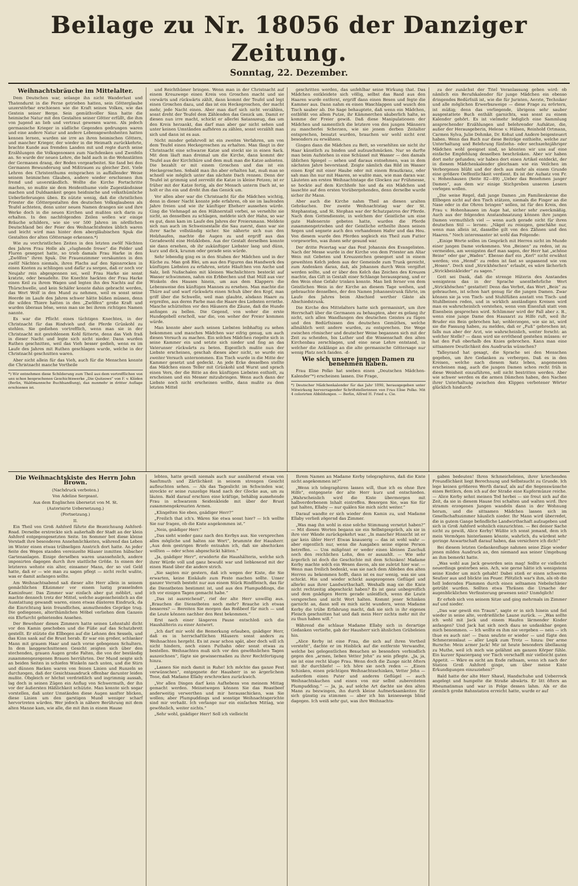Beilage zu Nr. 18056 der Danziger Zeitung.
Sonntag, 22. Dezember.
Weihnachtsbräuche im Mittelalter.
Dem Deutschen war, solange ihn nicht Wanderlust und Thatendurst in die Ferne getrieben hatten, sein Götterglaube unzerstörbar erschienen wie die Kraft seines Volkes, wie das Gestein seiner Berge. Sein gemüthvoller Sinn hatte die heimische Natur mit den Gestalten seiner Götter erfüllt, die ihm von Jugend an lieb und vertraut gewesen waren. Als jedoch germanische Krieger in südliche Gegenden gedrungen waren und eine andere Natur und andere Lebensgewohnheiten hatten kennen lernen, wurden sie irre an ihren heimischen Göttern, und mancher Krieger, der wieder in die Heimath zurückkehrte, brachte Kunde aus fremden Landen mit und regte durch seine Erzählungen die Volksgenossen zum Nachdenken und Zweifeln an. So wurde der neuen Lehre, die bald auch in die Wohnstätten der Germanen drang, der Boden vorgearbeitet. Sie fand bei den Germanen Bewunderung und Mißtrauen zu gleicher Zeit. Viele Lehren des Christenthums entsprachen in auffallender Weise seinem heimischen Glauben, andere wieder erschienen ihm fremd und unverständlich. Wollte die Kirche Fortschritte machen, so mußte sie dem Heidenthume viele Zugeständnisse machen und Duldsamkeit gegen heidnische und volksthümliche Ueberlieferungen üben. Es nützte wenig, daß die christlichen Priester die Göttergestalten des deutschen Volksglaubens als Teufel achteten, denn unter neuen Namen drangen sie und ihre Werke doch in die neuen Kirchen und mußten sich darin zu erhalten. In den nachfolgenden Zeilen wollen wir einige Bräuche schildern, wie sie vor 500 Jahren im nördlichen Deutschland bei der Feier des Weihnachtsfestes üblich waren und leicht wird man hinter dem abergläubischen Spuk die Gestalten der alten Göttersage erkennen.*)
Wie zu vorchristlichen Zeiten in den letzten zwölf Nächten des Jahres Frau Holle als „vlughende frowe“ die Felder und Fluren gesegnet hatte, so trieb damals Frau Harke in den „Zwölfen“ ihren Spuk. Die Frauenzimmer versäumten in den zwölf Nächten niemals, ihren Flachs auf den Spinnrocken in einen Knoten zu schlingen und dafür zu sorgen, daß er noch vor Neujahr rein abgesponnen sei, weil Frau Harke sie sonst kratzte, oder besudelte. Die Knechte hackten der Frau Harke einen Keil zu ihrem Wagen und legten ihn des Nachts auf die Thürschwelle, und kein Schäfer konnte dahin gebracht werden, das Wort Wolf in den Mund zu nehmen, weil es sonst seine Heerde im Laufe des Jahres schwer hätte büßen müssen, denn die wilden Thiere hatten in den „Zwölfen“ große Kraft und wurden überaus böse, wenn man sie bei ihrem richtigen Namen nannte.
Es war die Pflicht eines tüchtigen Knechtes, in der Christnacht für das Rindvieh und die Pferde Grünkohl zu stehlen. Sie gediehen vortrefflich, wenn man sie in der Christnacht mit gestohlenem Kohl fütterte, denn das Vieh fraß in dieser Nacht und legte sich nicht nieder. Dann wurden Ruthen geschnitten, weil das Vieh besser gedieh, wenn es im Laufe des Jahres mit Ruthen geschlagen wurde, welche in der Christnacht geschnitten waren.
Aber nicht allein für das Vieh, auch für die Menschen konnte die Christnacht manche Vortheile
*) Wir entnehmen diese Schilderung zum Theil aus dem vortrefflichen von uns schon besprochenen Geschichtswerke „Die Quitzows“ von F. v. Klöden (Berlin, Waldmannsche Buchhandlung), das nunmehr in dritter Auflage erschienen ist.
und Reichthümer bringen. Wenn man in der Christnacht auf einem Kreuzwege einen Kreis von Groschen macht und sie vorwärts und rückwärts zählt, dann kommt der Teufel und legt einen Groschen dazu, und das ist ein Heckegroschen, der macht mehr, jede Nacht einen. Aber man darf sich nicht verzählen, sonst dreht der Teufel dem Zählenden das Genick um. Damit er diesen nun irre macht, schickt er allerlei Satanszeug, das um den Kreis herzankt, das darf man aber gar nicht sehen und unter keinen Umständen aufhören zu zählen, sonst verzählt man sich und dann ist es aus.
Nicht minder gefahrvoll ist ein zweites Verfahren, um von dem Teufel einen Heckegroschen zu erhalten. Man fängt in der Christnacht eine schwarze Katze und steckt sie in einen Sack. Mit dem läuft man dreimal um die Kirche, dann kommt der Teufel aus der Kirchthüre und dem muß man die Katze anbieten. Die bezahlt er mit einem Groschen und das ist ein Heckegroschen. Sobald man ihn aber erhalten hat, muß man so schnell wie möglich unter das nächste Dach rennen. Denn der Teufel ist grimmig und zerreißt die Katze in kleine Fetzen; ist er früher mit der Katze fertig, als der Mensch unterm Dach ist, so holt er ihn ein und dreht ihm das Genick um.
Vor allen aber war die Christnacht für die Mädchen wichtig, denn in dieser Nacht konnte jede erfahren, ob sie im laufenden Jahre freien und wie ihr künftiger Eheherr aussehen würde. Ging die Viehmagd an den Hühnerstall vorbei, so versehlte sie nicht, an denselben zu schlagen, meldete sich der Hahn, so war es gut, dann kam im Laufe des Jahres der Freiersmann. Meldete sich nun auch im Schweinestalle die Sau zuerst, dann war sie ihrer Sache vollständig sicher. Sie näherte sich nun den Holzhaufen, machte die Augen zu und ergriff aus das Geradewohl eine Holzkloben. Aus der Gestalt derselben konnte sie dann ersehen, ob ihr zukünftiger Liebster lang und dünn, kurz und dick, krumm oder gerade sein würde.
Sehr lebendig ging es in den Stuben der Mädchen und in der Küche zu. Man goß Blei, um aus den Figuren das Handwerk des künftigen Liebsten zu erfahren, setzte Häufchen von Asche und Salz, ließ Nußschalen mit kleinen Wachslichtern besteckt auf Wasser schwimmen, nahm ein Erbbechen und that Müll aus vier Winkeln des Hauses hinein, um aus dem Klappern die Lebensweise des künftigen Mannes zu ersehen. Man machte die Thüre auf und warf rückwärts einen Schuh über den Kopf, man griff über die Schwelle, weil man glaubte, alsdann Haare zu ergreifen, aus deren Farbe man die Haare des Liebsten erriethe. Manche schüttelten vor den Häusern die Zäune, daß die Hunde anfingen zu bellen. Die Gegend, von woher die erste Hundegebell erscholl, war die, von woher der Freier kommen würde.
Man konnte aber auch seinen Liebsten leibhaftig zu sehen bekommen und manches Mädchen war eifrig genug, um auch diesen Versuch zu machen. Ein solches Mädchen riegelte sich in seine Kammer ein und setzte sich nieder und fing an das Vaterunser rückwärts zu beten. Eigentlich mußte nun der Liebste erscheinen, geschah dieses aber nicht, so wurde ein zweiter Versuch unternommen. Ein Tisch wurde in die Mitte der Kammer gesetzt und gedeckt. An jede Ecke desselben stellte das Mädchen einen Teller mit Grünkohl und Wurst und sprach einen Vers, der die Bitte an den künftigen Liebsten enthielt, zu erscheinen und ein Messer mitzubringen. Wenn auch dann der Liebste noch nicht erscheinen wollte, dann mußte zu dem letzten Mittel
geschritten werden, das unfehlbar seine Wirkung that. Das Mädchen entkleidete sich völlig, selbst das Band aus den Haaren wurde entfernt, ergriff dann einen Besen und fegte die Kammer aus. Dann nahm es einen Waschlappen und wusch den Tisch sauber ab. Die Sage behauptete, daß wenn ein Mädchen, entblößt von allem Putze, ihr Kämmerchen säuberlich halte, so komme der Freier gewiß. Daß diese Manipulationen der Mädchen und namentlich die letztere von den jungen Männern zu mancherlei Scherzen, wie sie jenem derben Zeitalter entsprechen, benutzt wurden, brauchen wir wohl nicht erst besonders zu erwähnen.
Gingen dann die Mädchen zu Bett, so versehlten sie nicht ihr Haar künstlich zu binden und aufzuschmücken. Nur so durfte man beim Aufstehen in eine Schüssel mit Wasser — den damals üblichen Spiegel — sehen und daraus entnehmen, was in dem nächsten Jahre bevorstand. Zeigte nämlich das Bild im Wasser einen Kopf mit einer Haube oder mit einem Brautkranz, oder sah man ihn nur mit Haaren, so wußte man, wie man daran war. Läuteten am ersten Weihnachtstage die Glocken zur Frühmesse, so hockte auf dem Kirchhofe hie und da ein Mädchen und lauschte auf den ersten Vorübergehenden, denn derselbe wurde sicher ihr Mann.
Aber auch die Kirche nahm Theil an diesen uralten Gebräuchen. Der zweite Weihnachtstag war der St. Stephanstag, und St. Stephan war der Schutzpatron der Pferde. Nach dem Gottesdienste, in welchem der Geistliche um eine gute Hafenernte gebeten hatte, wurden die Pferde zusammengetrieben und der Geistliche ertheilte ihnen seinen Segen und segnete auch den vorhandenen Hafer und das Heu. Von diesem wurde den Pferden sogleich ein Theil zum Futter vorgeworfen, was ihnen sehr gesund war.
Der dritte Feiertag war das Fest Johannis des Evangelisten. Nach der Messe wurde in der Kirche von dem Priester am Altar Wein mit Gebeten und Kreuzzeichen gesegnet und in einem geweihten Kelch jedem aus der Gemeinde zum Trunk gereicht, zum Andenken daran, daß, als Johannes durch Wein vergiftet werden sollte, und er über den Kelch das Zeichen des Kreuzes machte, das Gift in Gestalt einer Schlange heraussprang, und er den Wein ohne Gefahr trinken konnte. Man ließ ferner von dem Geistlichen Wein in der Kirche an diesem Tage weihen, und gebrauchte denselben, der den Namen Johannestrunk führte, im Laufe des Jahres beim Abschied werther Gäste als Abschiedstrunk.
Die Kirche des Mittelalters hatte sich germanisirt, um ihre Herrschaft über die Germanen zu behaupten, aber es gelang ihr nicht, sich allen Wandlungen des deutschen Geistes zu fügen und den Bedürfnissen des deutschen Gemüthes, welche allmählich weit andere wurden, zu entsprechen. Die Wege zwischen römischer und deutscher Weise begannen sich mit der Zeit zu scheiden, bis Luther und die Wissenschaft den alten Kirchenbau zerschlagen, und eine neue Lehre entstand, in welcher die Anklänge an die alte germanische Göttersage nur wenig Platz noch fanden. -d-
Wie sich unsere jungen Damen zu benehmen haben.
Frau Elise Polko hat soeben einen „Deutschen Mädchen-Kalender“*) erscheinen lassen. Die Frage,
*) Deutscher Mädchenkalender für das Jahr 1890, herausgegeben unter Mitwirkung hervorragender Schriftstellerinnen von Frau Elise Polko. Mit 4 colorirten Abbildungen. — Berlin, Alfred H. Fried u. Cie.
zu der zunächst der Titel Veranlassung geben wird: ob nämlich ein Berufskalender für junge Mädchen ein ebenso dringendes Bedürfniß ist, wie die für Juristen, Aerzte, Techniker und alle möglichen Erwerbszweige — diese Frage zu erörtern, ist müßig; denn das vorliegende, übrigens sehr sauber ausgestattete Buch enthält garnichts, was sonst zu einem Kalender gehört. Es ist vielmehr lediglich eine Sammlung ansprechender Erzählungen und belehrender Aufsätze, die, außer der Herausgeberin, Helene v. Hülsen, Reinhold Ortmann, Carmen Sylva, Julie Dohmke, Dr. Kohut und Andere beigesteuert haben. Wenn das Buch nur diese Beiträge enthielte, welche zur Unterhaltung und Belehrung fünfzehn- oder sechszehnjähriger Mädchen wohl geeignet sind, so könnten wir uns auf eine einfache Empfehlung desselben beschränken. Aber wir haben dort mehr gefunden; wir haben dort einen Artikel entdeckt, der in diesem Mädchenkalender gleichsam wie ein Veilchen im Verborgenen blüht und der doch aus mehr als einem Grunde eine größere Oeffentlichkeit verdient. Es ist der Aufsatz von Fr. v. Hohenhausen (Seite 82—89) „Ueber das Benehmen junger Damen“, aus dem wir einige Stichproben unseren Lesern vorlegen wollen.
„Die weise Regel, daß junge Damen „im Familienkreise die Ellbogen nicht auf den Tisch stützen, niemals die Finger an die Nase oder in die Ohren bringen“ sollen, ist für den Kreis, den Frau v. Hohenhausen im Auge hat, sicher sehr zweckmäßig. Auch aus der folgenden Anstandssatzung können ihre jungen Damen vermuthlich viel — wenn auch gerade nicht für ihren deutschen Stil — lernen: „Nägel zu reinigen, geschähe nur, wenn man allein ist, dasselbe gilt von den Zähnen und den Haaren.“ Noch interessanter ist wohl das Folgende:
„Einige Worte sollen im Gespräch mit Herren nicht im Munde einer jungen Dame vorkommen. Von „Beinen“ zu reden, ist zu vermeiden, am wenigsten darf man sagen, der Herr hat „schöne Beine“ oder gar „Waden“. Ebenso darf ein „Kerl“ nicht erwähnt werden; von „Hemd“ zu reden ist fast so unpassend wie von „Hosen“. Doch sind „Strickhöschen“ erlaubt, es wäre lächerlich „Strickbeinkleider“ zu sagen.“
Gott sei Dank, daß die strenge Hüterin des Anstandes wenigstens das in der Sprache unentbehrliche Wort „Strickhöschen“ gestattet! Denn das Verbot, das Wort „Bein“ zu gebrauchen, ist schon hart genug für die jungen Damen. Zwar können sie ja von Tisch- und Stuhlfüßen anstatt von Tisch- und Stuhlbeinen reden, und in wirklich anständigen Kreisen wird man es wahrscheinlich verstehen, wenn vom Eisenfuß statt vom Eisenbein gesprochen wird. Schlimmer wird der Fall aber z. B., wenn eine junge Dame den Hausarzt zu Hilfe ruft, weil ihr Bruder ein Bein gebrochen hat; wohlerzogen, wie sie ist, wird sie die Fassung haben, zu melden, daß er „Fuß“ gebrochen ist; falls nun aber der Arzt, wie wahrscheinlich, weiter forscht: an welcher Stelle? — dann wird sie erröthend gestehen müssen: er hat den Fuß oberhalb des Knies gebrochen. Kann man eine sittsamere Deutlichkeit des Ausdrucks wünschen?
Talleyrand hat gesagt, die Sprache sei den Menschen gegeben, um ihre Gedanken zu verbergen. Daß es in den Kreisen, welche nach diesem Satz leben, angemessen erscheinen mag, auch die jungen Damen schon recht früh in diese Weisheit einzuführen, soll nicht bestritten werden. Aber wie schwer werden es die armen Dämchen haben, den Nachen ihrer Unterhaltung zwischen den Klippen verbotener Wörter glücklich hindurch-
Die Weihnachtskiste des Herrn John Brown.
(Nachdruck verboten.)
Von Adeline Sergeant.
Aus dem Englischen übersetzt von M. St.
(Autorisirte Uebersetzung.)
(Fortsetzung.)
II.
Ein Theil von Groß Ashford führte die Bezeichnung Ashford-Road. Derselbe erstreckte sich außerhalb der Stadt an der klein Ashford entgegengesetzten Seite. Im Sommer bot diese kleine Vorstadt ihre besonderen Annehmlichkeiten, während das Leben im Winter einen etwas trübseligen Anstrich dort hatte. An jeder Seite des Weges standen vereinzelte Häuser inmitten hübscher Gartenanlagen. Einige derselben waren unansehnlich, andere imponirten dagegen durch ihre stattliche Größe. In einem der letzteren wohnte ein alter, einsamer Mann, der so viel Geld hatte, daß er — wie man zu sagen pflegt — nicht recht wußte, was er damit anfangen sollte.
Am Weihnachtsabend saß dieser alte Herr allein in seinem gemächlichen Eßzimmer vor einem lustig prasselnden Kaminfeuer. Das Zimmer war einfach aber gut möblirt, und machte dennoch trotz der Mittel, welche augenscheinlich an die Ausstattung gewandt waren, einen etwas düsteren Eindruck, da die Einrichtung kein freundliches, anmuthendes Gepräge trug. Die gediegenen, alterthümlichen Möbel verliehen dem Ganzen ein Ehrfurcht gebietendes Ansehen.
Der Bewohner dieses Zimmers hatte seinen Lehnstuhl dicht vor den Kamin geschoben und die Füße auf das Schutzbrett gestellt. Er stützte die Ellbogen auf die Lehnen des Sessels, und das Kinn sank auf die Brust herab. Er war ein großer, schlanker Mann mit grauem Haar und nach vorne gebogenen Schultern. In dem langgeschnittenen Gesicht zeigten sich über den stechenden, grauen Augen große Falten, die von der beständig zusammengezogenen Brauen herrührten. Der Mund neigte sich an beiden Seiten in schiefen Winkeln nach unten, und die Stirn und dünnen Backen waren von feinen Linien und Runzeln so durchzogen, daß der Gesichtsausdruck offenbar darunter leiden mußte. Obgleich er höchst verdrießlich und ingrimmig aussah, lag doch in seinen Zügen ein Anflug von Schwermuth, der ihn vor der äußersten Häßlichkeit schützte. Man konnte sich sogar vorstellen, daß unter Umständen diese Augen sanfter blicken, diese Linien um den garstigen Mund weniger scharf hervortreten würden. Wer jedoch in nähere Berührung mit dem alten Manne kam, wie alle, die mit ihm in einem Hause
lebten, hatte gewiß niemals auch nur annähernd etwas von Sanftmuth und Zärtlichkeit in seinem strengen Gesicht aufleuchten sehen. — Als das Tageslicht im Schwinden war, streckte er seine runzelige Hand nach der Glocke aus, um zu läuten. Bald darauf erschien eine kräftige, behäbig aussehende Frau in schwarzem Seidenkleide mit über der Brust zusammengekreuzten Armen.
„Klingelten Sie eben, gnädiger Herr?“
„Freilich that ich's. Wären Sie etwa sonst hier? — Ich wollte Sie nur fragen, ob die Kiste angekommen ist.“
„Nein, gnädiger Herr.“
„Das sieht wieder ganz nach den Kerbys aus. Sie versprechen alles mögliche und halten nie Wort“, brummte der Hausherr. „Aus dem gestrigen Briefe entnahm ich, daß sie abschicken wollten — oder schon abgeschickt hätten.“
„Ja, gnädiger Herr“, erwiderte die Haushälterin, welche sich ihrer Würde voll und ganz bewußt war und liebkosend mit der einen Hand über die andere strich.
„Sie sagten mir gestern, daß ich wegen der Kiste, die Sie erwarten, keine Einkäufe zum Feste machen sollte. Unser ganzer Vorrath besteht nur aus einem Stück Rindfleisch, das für die Dienstboten bestimmt ist, und aus den Plumpuddings, die ich vor einigen Tagen gemacht habe.“
„Das ist ausreichend“, rief der alte Herr unwillig aus. „Brauchen die Dienstboten noch mehr? Brauche ich etwas besseres? — Bereiten Sie morgen das Roßbeef für mich — und die Leute können nachher den Rest bekommen.“
Erst nach einer längeren Pause entschloß sich die Haushälterin zu einer Antwort.
„Ich darf mir wohl die Bemerkung erlauben, gnädiger Herr, daß es in herrschaftlichen Häusern sonst anders zu Weihnachten hergeht. Es ist zwar schon spät, aber doch will ich nicht hindern, noch einen Puthahn oder sonst etwas zu bestellen. Weihnachten muß sich vor den gewöhnlichen Tagen auszeichnen“, fügte sie gewissermaßen zu ihrer Rechtfertigung hinzu.
„Lassen Sie mich damit in Ruhe! Ich möchte das ganze Fest verwünschen“, entgegnete der Hausherr in so ärgerlichem Tone, daß Madame Ellaby erschrocken zurückwich.
„Vor allen Dingen darf kein Aufhebens von meinem Mittag gemacht werden. Meinetwegen können Sie das Roastbeef anderweitig verwerthen und mir herausschicken, was Sie wollen; aber Plumpuddings und sonstige Weihnachtsgerichte sind mir verhaßt. Ich verlange nur ein einfaches Mittag, wie gewöhnlich, weiter nichts.“
„Sehr wohl, gnädiger Herr! Soll ich vielleicht
Ihrem Namen an Madame Kerby telegraphiren, daß die Kiste nicht angekommen ist?“
„Wenn ich telegraphiren lassen will, thue ich es ohne Ihre Hilfe“, entgegnete der alte Herr kurz und entschieden. „Wahrscheinlich wird die Kiste übermorgen mit halbverdorbenem Inhalt eintreffen. Besorgen Sie, was Sie für gut halten, Ellaby — nur quälen Sie mich nicht weiter.“
Darauf wandte er sich wieder dem Kamin zu, und Madame Ellaby verließ zögernd das Zimmer.
„Was mag ihn wohl in eine solche Stimmung versetzt haben?“ — Mit diesen Worten begann sie ein Selbstgespräch, als sie in ihre vier Wände zurückgekehrt war. „In mancher Hinsicht ist er gar kein übler Herr! Etwas knauserig — das ist wohl wahr — aber eigentlich nur, wenn die Ausgaben seine eigene Person betreffen. — Uns mißgönnt er weder einen kleinen Zuschuß noch den reichlichen Lohn, den er auszahlt. — Wie sehr ärgerlich ist doch die Geschichte mit dem Schinken! Madame Kerby machte solch ein Wesen davon, als sie zuletzt hier war. — Wenn man freilich bedenkt, was sie nach dem Ableben des alten Herren zu bekommen hofft, dann ist es nur wenig, was sie uns schickt. Hin und wieder schickt ausgezogenes Geflügel und allerlei aus ihrer Landwirthschaft. Weshalb mag sie die Kiste nicht rechtzeitig abgeschickt haben? Es ist ganz unbegreiflich und dem gnädigen Herrn gerade unleidlich, wenn die Leute versprechen und nicht Wort halten. Kommt jener Schinken garnicht an, dann soll es mich nicht wundern, wenn Madame Kerby die trübe Erfahrung macht, daß sie sich in ihr eigenes Fleisch geschnitten hat und daß mein Herr nichts mehr mit ihr zu thun haben will.“
Während die schlaue Madame Ellaby sich in derartige Gedanken vertiefte, gab der Hausherr sich ähnlichen Grübeleien hin.
„Alice Kerby ist eine Frau, die sich auf ihren Vortheil versteht“, dachte er im Hinblick auf die entfernte Verwandte, welche bei gelegentlichen Besuchen so besonders verbindlich gegen den „armen, lieben Vetter John“ zu sein pflegte. „Ja, ja, sie ist eine recht kluge Frau. Wenn doch die Zunge nicht öfters mit ihr durchliefe! — Ich höre sie noch reden — „Einen Schinken, einen prächtigen Weihnachtsschinken, Vetter John — außerdem einen Puter und anderes Geflügel — auch Weihnachtskuchen und einen von mir selbst zubereiteten Plumpudding.“ — Ja, ja, auf solche Art dachte sie den alten Mann zu bezwingen, ihn durch kleine Aufmerksamkeiten für sich günstig zu stimmen — aber ich bin keineswegs blind dagegen. Ich weiß sehr gut, was ihre Weihnachts-
gaben bedeuten! Ihren Schmeicheleien, ihrer kriechenden Freundlichkeit liegt Berechnung und Selbstsucht zu Grunde. Ich lege keinen größeren Werth darauf, als auf die Segenswünsche eines Bettlers, dem ich auf der Straße eine Kupfermünze reiche. — Alice Kerby sehnt meinen Tod herbei — sie freut sich auf die Zeit, da sie in diesem Hause frei schalten und walten wird. Ihre stramm erzogenen Jungen wandeln dann in der Wohnung herum, und die sittsamen Mädchen lassen sich im Gesellschaftszimmer häuslich nieder. Ihr Mann wird überredet, die in gutem Gange befindliche Landwirthschaft aufzugeben und sich in Groß Ashford wohnlich einzurichten. — Bei deiner Sache nicht zu gewiß, Alice Kerby! Wüßte ich sonst jemand, dem ich mein Vermögen hinterlassen könnte, wahrlich, du würdest sehr geringe Anwartschaft darauf haben, das versichere ich dich!“
Bei diesem letzten Gedankenfluge nahmen seine Züge wieder jenen milden Ausdruck an, den niemand aus seiner Umgebung an ihm bemerkt hatte.
„Was wohl aus Jack geworden sein mag! Sollte er vielleicht neuerdings gestorben sein. Ach, wie gerne hätte ich wenigstens seine Kinder um mich gehabt! Dabei stieß er einen schweren Seufzer aus und blickte ins Feuer. Plötzlich war's ihm, als ob die hell lodernden Flammen durch einen seltsamen Nebelschleier getrübt wurden. Sollten etwa Thränen die Ursache der augenblicklichen Verfinsterung gewesen sein? Unmöglich!
Er erhob sich von seinem Sitze und ging mehrmals im Zimmer auf und nieder.
„Das war gewiß ein Traum“, sagte er in sich hinein und fiel wieder in seine alte, verdrießliche Laune zurück. — „Was sollte ich wohl mit Jack und einem Haufen lärmender Kinder anfangen? Und Jack hat sich noch dazu so undankbar gegen mich benommen. — Ich wollte es ihm nie vergeben — nein — ich thue es auch nie! — Dann seufzte er wieder — und fügte den Schmerzenslaut — aller Logik zum Trotz — hinzu: Der arme Bursche: Mein armer Jack! Mir ist heute besonders übellaunig zu Muthe, weil ich mich wie gelähmt am ganzen Körper fühle. Ein kurzer Spaziergang vor Tisch verschafft mir vielleicht guten Appetit. — Wäre es nicht am Ende rathsam, wenn ich nach der Station Groß Ashford ginge, um über meine Kiste Erkundigungen einzuziehen?“
Bald hatte der alte Herr Shawl, Handschuhe und Ueberrock angelegt und humpelte die Straße abwärts. Er litt öfters an Rheumatismus und war in Folge dessen lahm. Als er die ziemlich große Bahnstation erreicht hatte, wurde er auf